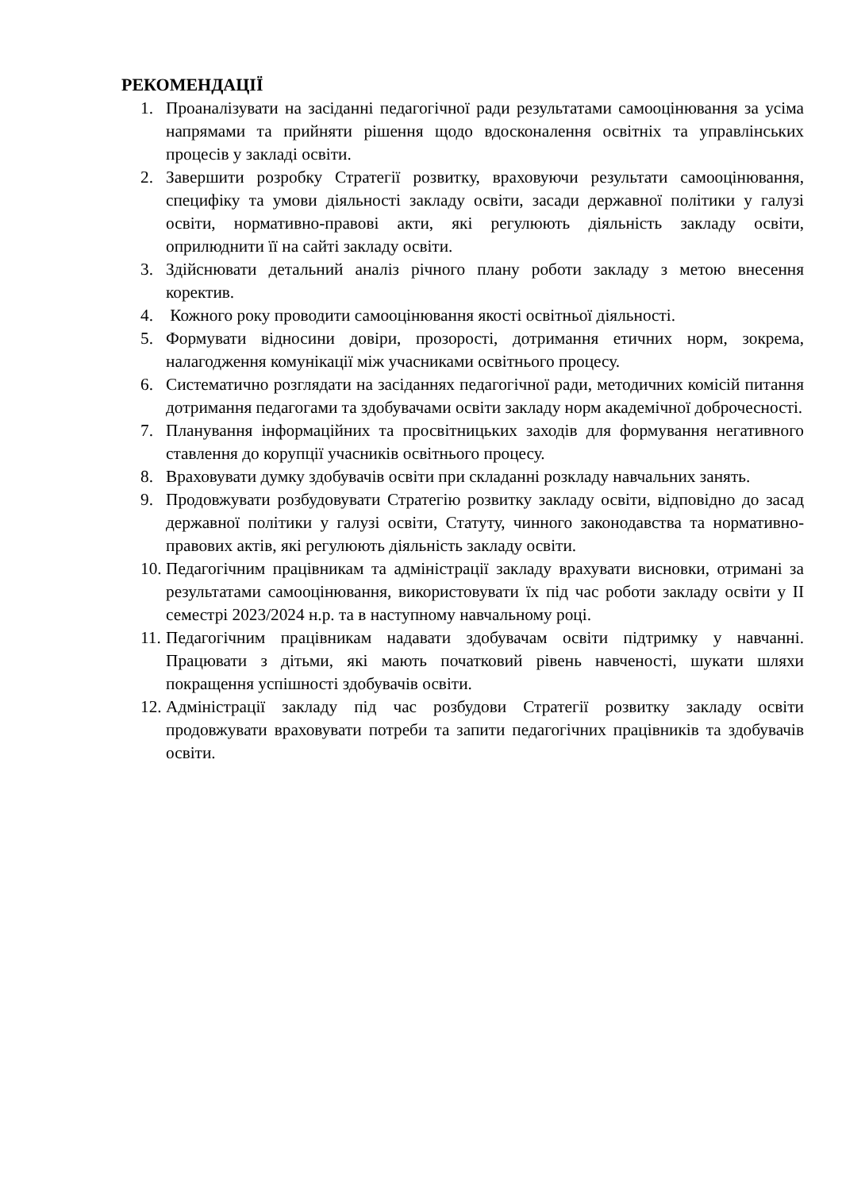РЕКОМЕНДАЦІЇ
1. Проаналізувати на засіданні педагогічної ради результатами самооцінювання за усіма напрямами та прийняти рішення щодо вдосконалення освітніх та управлінських процесів у закладі освіти.
2. Завершити розробку Стратегії розвитку, враховуючи результати самооцінювання, специфіку та умови діяльності закладу освіти, засади державної політики у галузі освіти, нормативно-правові акти, які регулюють діяльність закладу освіти, оприлюднити її на сайті закладу освіти.
3. Здійснювати детальний аналіз річного плану роботи закладу з метою внесення коректив.
4. Кожного року проводити самооцінювання якості освітньої діяльності.
5. Формувати відносини довіри, прозорості, дотримання етичних норм, зокрема, налагодження комунікації між учасниками освітнього процесу.
6. Систематично розглядати на засіданнях педагогічної ради, методичних комісій питання дотримання педагогами та здобувачами освіти закладу норм академічної доброчесності.
7. Планування інформаційних та просвітницьких заходів для формування негативного ставлення до корупції учасників освітнього процесу.
8. Враховувати думку здобувачів освіти при складанні розкладу навчальних занять.
9. Продовжувати розбудовувати Стратегію розвитку закладу освіти, відповідно до засад державної політики у галузі освіти, Статуту, чинного законодавства та нормативно-правових актів, які регулюють діяльність закладу освіти.
10. Педагогічним працівникам та адміністрації закладу врахувати висновки, отримані за результатами самооцінювання, використовувати їх під час роботи закладу освіти у ІІ семестрі 2023/2024 н.р. та в наступному навчальному році.
11. Педагогічним працівникам надавати здобувачам освіти підтримку у навчанні. Працювати з дітьми, які мають початковий рівень навченості, шукати шляхи покращення успішності здобувачів освіти.
12. Адміністрації закладу під час розбудови Стратегії розвитку закладу освіти продовжувати враховувати потреби та запити педагогічних працівників та здобувачів освіти.